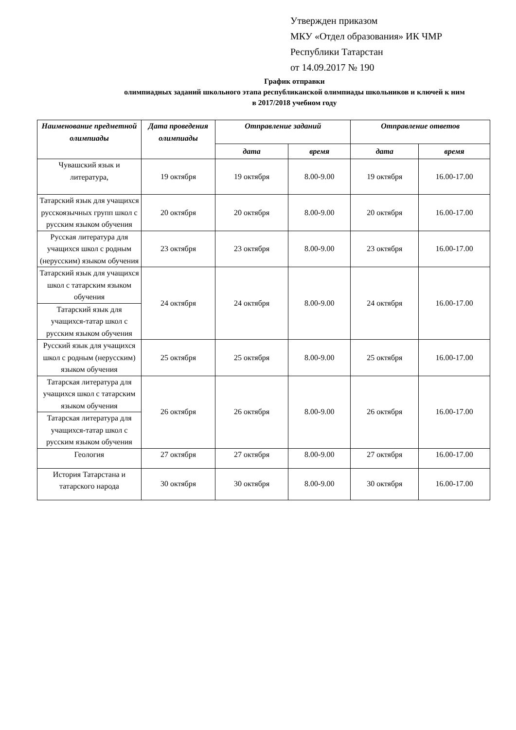Утвержден приказом
МКУ «Отдел образования» ИК ЧМР
Республики Татарстан
от 14.09.2017 № 190
График отправки
олимпиадных заданий школьного этапа республиканской олимпиады школьников и ключей к ним
в 2017/2018 учебном году
| Наименование предметной олимпиады | Дата проведения олимпиады | Отправление заданий | | Отправление ответов | |
| --- | --- | --- | --- | --- | --- |
| | | дата | время | дата | время |
| Чувашский язык и литература, | 19 октября | 19 октября | 8.00-9.00 | 19 октября | 16.00-17.00 |
| Татарский язык для учащихся русскоязычных групп школ с русским языком обучения | 20 октября | 20 октября | 8.00-9.00 | 20 октября | 16.00-17.00 |
| Русская литература для учащихся школ с родным (нерусским) языком обучения | 23 октября | 23 октября | 8.00-9.00 | 23 октября | 16.00-17.00 |
| Татарский язык для учащихся школ с татарским языком обучения | 24 октября | 24 октября | 8.00-9.00 | 24 октября | 16.00-17.00 |
| Татарский язык для учащихся-татар школ с русским языком обучения | | | | | |
| Русский язык для учащихся школ с родным (нерусским) языком обучения | 25 октября | 25 октября | 8.00-9.00 | 25 октября | 16.00-17.00 |
| Татарская литература для учащихся школ с татарским языком обучения | 26 октября | 26 октября | 8.00-9.00 | 26 октября | 16.00-17.00 |
| Татарская литература для учащихся-татар школ с русским языком обучения | | | | | |
| Геология | 27 октября | 27 октября | 8.00-9.00 | 27 октября | 16.00-17.00 |
| История Татарстана и татарского народа | 30 октября | 30 октября | 8.00-9.00 | 30 октября | 16.00-17.00 |